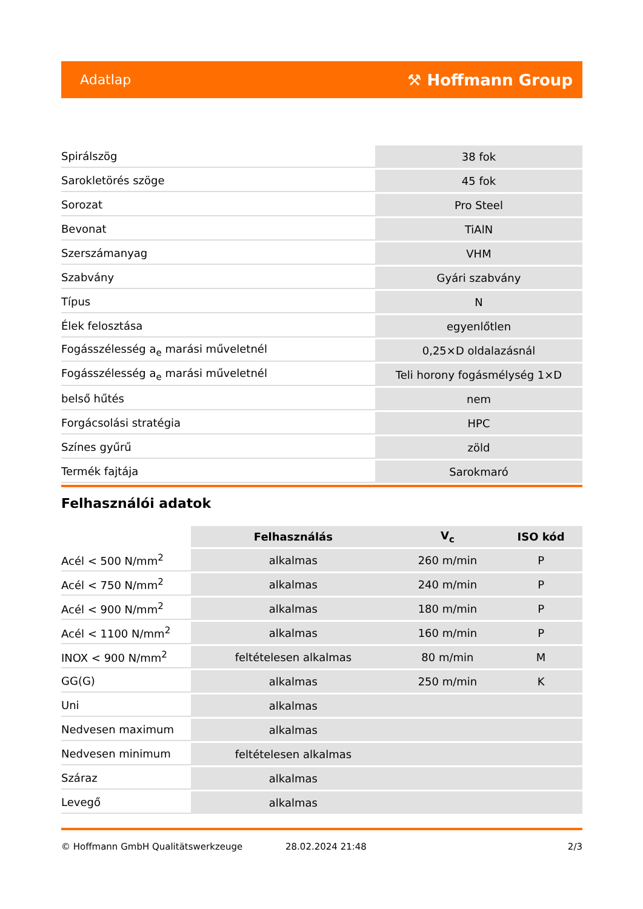Adatlap ⚒ Hoffmann Group
| Spirálszög | 38 fok |
| Sarokletörés szöge | 45 fok |
| Sorozat | Pro Steel |
| Bevonat | TiAlN |
| Szerszámanyag | VHM |
| Szabvány | Gyári szabvány |
| Típus | N |
| Élek felosztása | egyenlőtlen |
| Fogásszélesség a<sub>e</sub> marási műveletnél | 0,25×D oldalazásnál |
| Fogásszélesség a<sub>e</sub> marási műveletnél | Teli horony fogásmélység 1×D |
| belső hűtés | nem |
| Forgácsolási stratégia | HPC |
| Színes gyűrű | zöld |
| Termék fajtája | Sarokmaró |
Felhasználói adatok
| | Felhasználás | V<sub>c</sub> | ISO kód |
| --- | --- | --- | --- |
| Acél < 500 N/mm<sup>2</sup> | alkalmas | 260 m/min | P |
| Acél < 750 N/mm<sup>2</sup> | alkalmas | 240 m/min | P |
| Acél < 900 N/mm<sup>2</sup> | alkalmas | 180 m/min | P |
| Acél < 1100 N/mm<sup>2</sup> | alkalmas | 160 m/min | P |
| INOX < 900 N/mm<sup>2</sup> | feltételesen alkalmas | 80 m/min | M |
| GG(G) | alkalmas | 250 m/min | K |
| Uni | alkalmas | | |
| Nedvesen maximum | alkalmas | | |
| Nedvesen minimum | feltételesen alkalmas | | |
| Száraz | alkalmas | | |
| Levegő | alkalmas | | |
© Hoffmann GmbH Qualitätswerkzeuge 28.02.2024 21:48 2/3